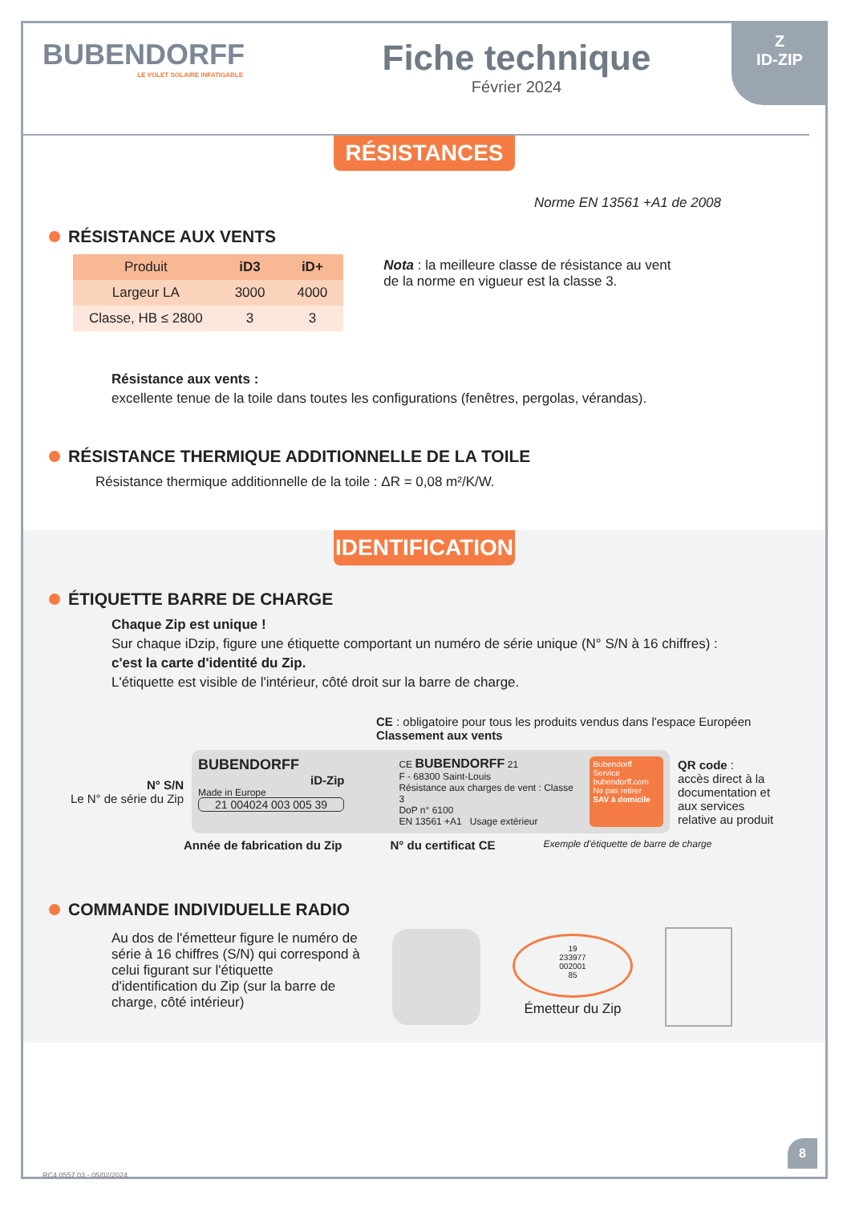Z
ID-ZIP
BUBENDORFF
LE VOLET SOLAIRE INFATIGABLE
Fiche technique
Février 2024
RÉSISTANCES
Norme EN 13561 +A1 de 2008
RÉSISTANCE AUX VENTS
| Produit | iD3 | iD+ |
| --- | --- | --- |
| Largeur LA | 3000 | 4000 |
| Classe, HB ≤ 2800 | 3 | 3 |
Nota : la meilleure classe de résistance au vent
de la norme en vigueur est la classe 3.
Résistance aux vents :
excellente tenue de la toile dans toutes les configurations (fenêtres, pergolas, vérandas).
RÉSISTANCE THERMIQUE ADDITIONNELLE DE LA TOILE
Résistance thermique additionnelle de la toile : ΔR = 0,08 m²/K/W.
IDENTIFICATION
ÉTIQUETTE BARRE DE CHARGE
Chaque Zip est unique !
Sur chaque iDzip, figure une étiquette comportant un numéro de série unique (N° S/N à 16 chiffres) :
c'est la carte d'identité du Zip.
L'étiquette est visible de l'intérieur, côté droit sur la barre de charge.
CE : obligatoire pour tous les produits vendus dans l'espace Européen Classement aux vents
N° S/N
Le N° de série du Zip
BUBENDORFF
iD-Zip
Made in Europe
21 004024 003 005 39
CE BUBENDORFF 21
F - 68300 Saint-Louis
Résistance aux charges de vent : Classe 3
DoP n° 6100
EN 13561 +A1 Usage extérieur
Bubendorff Service
bubendorff.com
Ne pas retirer
SAV à domicile
QR code :
accès direct à la documentation et aux services relative au produit
Année de fabrication du Zip N° du certificat CE Exemple d'étiquette de barre de charge
COMMANDE INDIVIDUELLE RADIO
Au dos de l'émetteur figure le numéro de série à 16 chiffres (S/N) qui correspond à celui figurant sur l'étiquette d'identification du Zip (sur la barre de charge, côté intérieur)
19
233977
002001
85
Émetteur du Zip
RC4 0557 03 - 05/02/2024
8